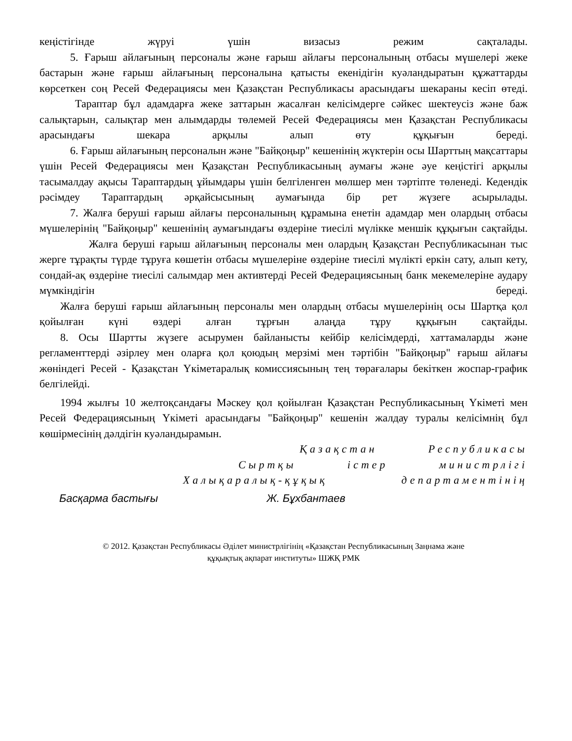кеңістігінде жүруі үшін визасыз режим сақталады.
5. Ғарыш айлағының персоналы және ғарыш айлағы персоналының отбасы мүшелері жеке бастарын және ғарыш айлағының персоналына қатысты екенідігін куәландыратын құжаттарды көрсеткен соң Ресей Федерациясы мен Қазақстан Республикасы арасындағы шекараны кесіп өтеді.
Тараптар бұл адамдарға жеке заттарын жасалған келісімдерге сәйкес шектеусіз және баж салықтарын, салықтар мен алымдарды төлемей Ресей Федерациясы мен Қазақстан Республикасы арасындағы шекара арқылы алып өту құқығын береді.
6. Ғарыш айлағының персоналын және "Байқоңыр" кешенінің жүктерін осы Шарттың мақсаттары үшін Ресей Федерациясы мен Қазақстан Республикасының аумағы және әуе кеңістігі арқылы тасымалдау ақысы Тараптардың ұйымдары үшін белгіленген мөлшер мен тәртіпте төленеді. Кедендік рәсімдеу Тараптардың әрқайсысының аумағында бір рет жүзеге асырылады.
7. Жалға беруші ғарыш айлағы персоналының құрамына енетін адамдар мен олардың отбасы мүшелерінің "Байқоңыр" кешенінің аумағындағы өздеріне тиесілі мүлікке меншік құқығын сақтайды.
Жалға беруші ғарыш айлағының персоналы мен олардың Қазақстан Республикасынан тыс жерге тұрақты түрде тұруға көшетін отбасы мүшелеріне өздеріне тиесілі мүлікті еркін сату, алып кету, сондай-ақ өздеріне тиесілі салымдар мен активтерді Ресей Федерациясының банк мекемелеріне аудару мүмкіндігін береді.
Жалға беруші ғарыш айлағының персоналы мен олардың отбасы мүшелерінің осы Шартқа қол қойылған күні өздері алған тұрғын алаңда тұру құқығын сақтайды.
8. Осы Шартты жүзеге асырумен байланысты кейбір келісімдерді, хаттамаларды және регламенттерді әзірлеу мен оларға қол қоюдың мерзімі мен тәртібін "Байқоңыр" ғарыш айлағы жөніндегі Ресей - Қазақстан Үкіметаралық комиссиясының тең төрағалары бекіткен жоспар-график белгілейді.
1994 жылғы 10 желтоқсандағы Мәскеу қол қойылған Қазақстан Республикасының Үкіметі мен Ресей Федерациясының Үкіметі арасындағы "Байқоңыр" кешенін жалдау туралы келісімнің бұл көшірмесінің дәлдігін куәландырамын.
Қазақстан Республикасы
Сыртқы істер министрлігі
Халықаралық-құқық департаментінің
Басқарма бастығы Ж. Бұхбантаев
© 2012. Қазақстан Республикасы Әділет министрлігінің «Қазақстан Республикасының Заңнама және
құқықтық ақпарат институты» ШЖҚ РМК